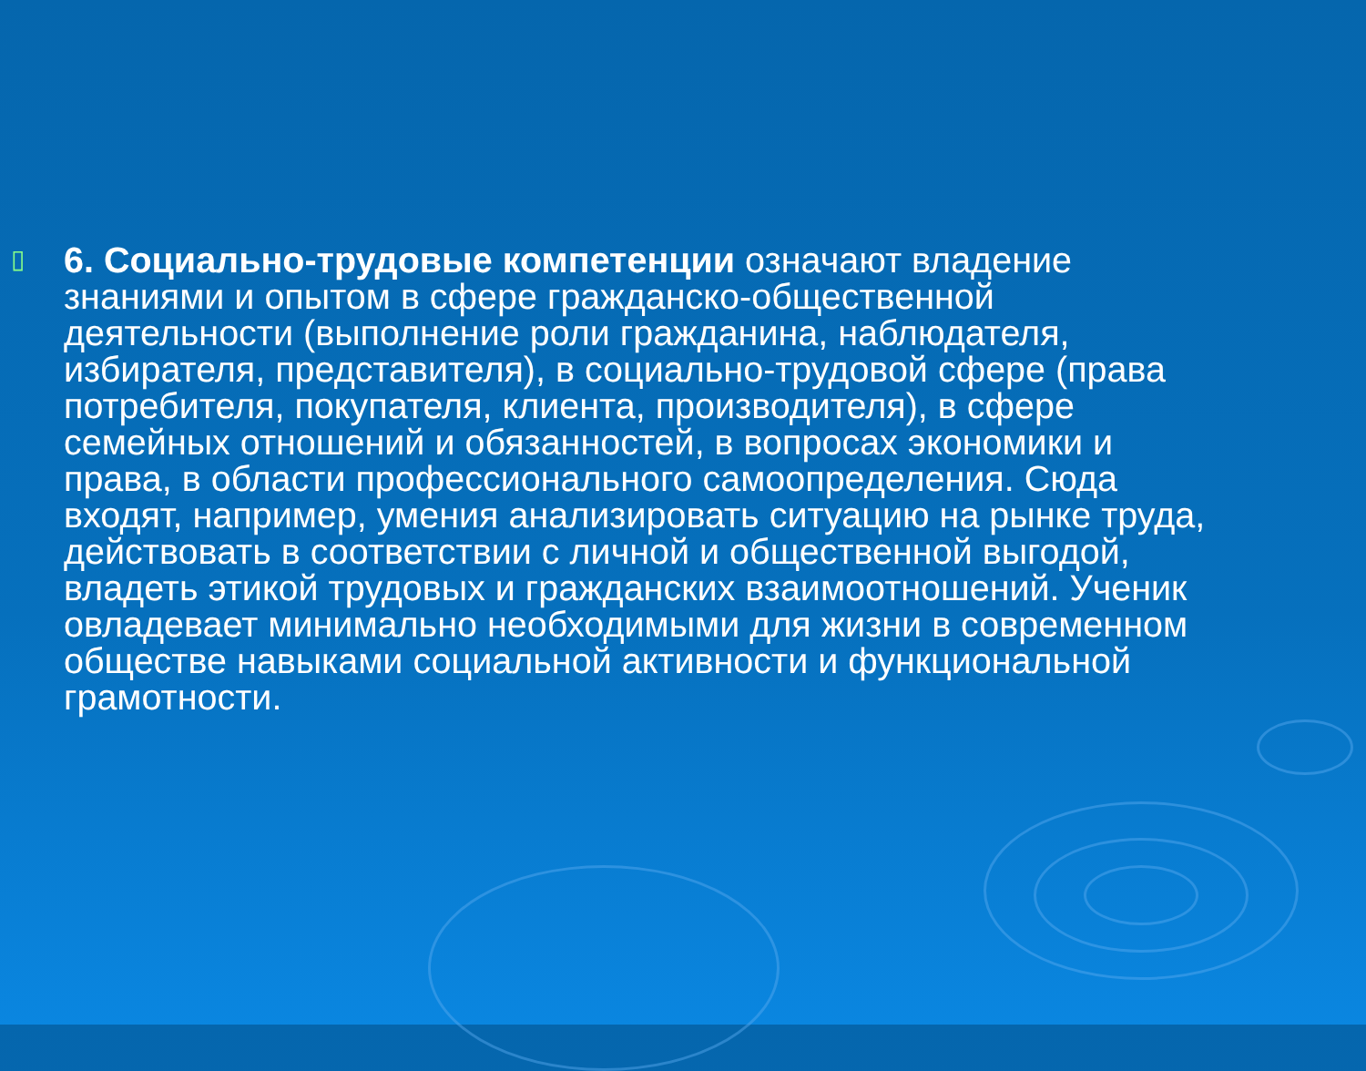▯
6. Социально-трудовые компетенции означают владение знаниями и опытом в сфере гражданско-общественной деятельности (выполнение роли гражданина, наблюдателя, избирателя, представителя), в социально-трудовой сфере (права потребителя, покупателя, клиента, производителя), в сфере семейных отношений и обязанностей, в вопросах экономики и права, в области профессионального самоопределения. Сюда входят, например, умения анализировать ситуацию на рынке труда, действовать в соответствии с личной и общественной выгодой, владеть этикой трудовых и гражданских взаимоотношений. Ученик овладевает минимально необходимыми для жизни в современном обществе навыками социальной активности и функциональной грамотности.